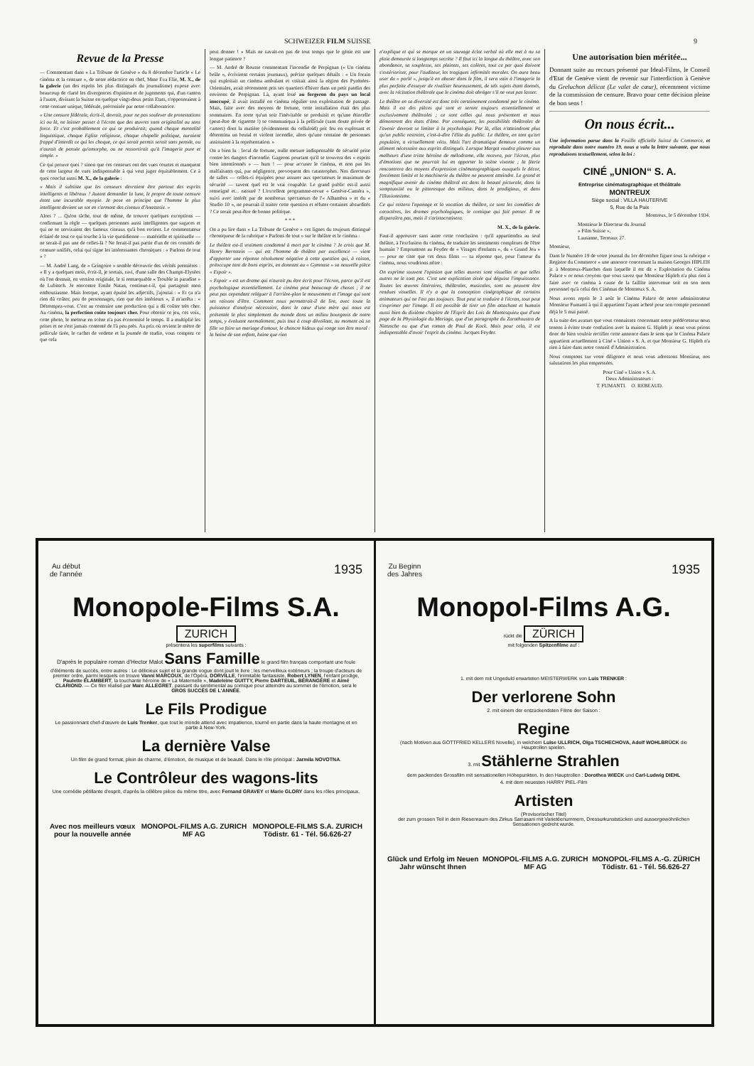SCHWEIZER FILM SUISSE 9
Revue de la Presse
— Commentant dans « La Tribune de Genève » du 8 décembre l'article « Le cinéma et la censure », de notre rédactrice en chef, Mme Eva Elie, M. X., de la galerie (un des esprits les plus distingués du journalisme) expose avec beaucoup de clarté les divergences d'opinion et de jugements qui, d'un canton à l'autre, divisant la Suisse en quelque vingt-deux petits Etats, s'opposeraient à cette censure unique, fédérale, préconisée par notre collaboratrice.
« Une censure fédérale, écrit-il, devrait, pour ne pas soulever de protestations ici ou là, ne laisser passer à l'écran que des œuvres sans originalité ou sans force. Et c'est probablement ce qui se produirait; quand chaque mentalité linguistique, chaque Eglise religieuse, chaque chapelle politique, auraient frappé d'interdit ce qui les choque, ce qui serait permis serait sans pensée, ou n'aurait de pensée qu'amorphe, ou ne ressortirait qu'à l'imagerie pure et simple. »
Ce qui prouve quoi ? sinon que ces censeurs ont des vues courtes et manquent de cette largeur de vues indispensable à qui veut juger équitablement. Ce à quoi conclut aussi M. X., de la galerie :
« Mais il subsiste que les censeurs devraient être partout des esprits intelligents et libéraux ? Autant demander la lune, le propre de toute censure étant une incurable myopie. Je pose en principe que l'homme le plus intelligent devient un sot en s'armant des ciseaux d'Anastasie. »
Alors ? ... Qu'on tâche, tout de même, de trouver quelques exceptions — confirmant la règle — quelques personnes aussi intelligentes que sagaces et qui ne se serviraient des fameux ciseaux qu'à bon escient. Le commentateur éclairé de tout ce qui touche à la vie quotidienne — matérielle et spirituelle — ne serait-il pas une de celles-là ? Ne ferait-il pas partie d'un de ces comités de censure unifiés, celui qui signe les intéressantes chroniques : « Parlons de tout » ?
— M. André Lang, de « Gringoire » semble découvrir des vérités premières : « Il y a quelques mois, écrit-il, je sortais, ravi, d'une salle des Champs-Elysées où l'on donnait, en version originale, le si remarquable « Trouble in paradise » de Lubitsch. Je rencontre Emile Natan, continue-t-il, qui partageait mon enthousiasme. Mais lorsque, ayant épuisé les adjectifs, j'ajoutai : « Et ça n'a rien dû coûter, peu de personnages, rien que des intérieurs », il m'arrêta : « Détrompez-vous. C'est au contraire une production qui a dû coûter très cher. Au cinéma, la perfection coûte toujours cher. Pour obtenir ce jeu, ces voix, cette photo, le metteur en scène n'a pas économisé le temps. Il a multiplié les prises et ne s'est jamais contenté de l'à peu près. Au prix où revient le mètre de pellicule tirée, le cachet de vedette et la journée de studio, vous comptez ce que cela
peut donner ! » Mais ne savait-on pas de tout temps que le génie est une longue patience ?
— M. André de Reusse commentant l'incendie de Perpignan (« Un cinéma brûle », écrivirent certains journaux), précise quelques détails : « Un forain qui exploitait un cinéma ambulant et visitait ainsi la région des Pyrénées-Orientales, avait récemment pris ses quartiers d'hiver dans un petit patelin des environs de Perpignan. Là, ayant loué au forgeron du pays un local inoccupé, il avait installé en cinéma régulier son exploitation de passage. Mais, faite avec des moyens de fortune, cette installation était des plus sommaires. En sorte qu'un soir l'inévitable se produisit et qu'une étincelle (peut-être de cigarette !) se communiqua à la pellicule (sans doute privée de carters) dont la matière (évidemment du celluloïd) prit feu en explosant et détermina un brutal et violent incendie, alors qu'une centaine de personnes assistaient à la représentation. »
On a bien lu : local de fortune, nulle mesure indispensable de sécurité prise contre les dangers d'incendie. Gageons pourtant qu'il se trouvera des « esprits bien intentionnés » — hum ! — pour accuser le cinéma, et non pas les malfaisants qui, par négligence, provoquent des catastrophes. Nos directeurs de salles — celles-ci équipées pour assurer aux spectateurs le maximum de sécurité — savent quel est le vrai coupable. Le grand public est-il aussi renseigné et... rassuré ? L'excellent programme-revue « Genève-Caméra », suivi avec intérêt par de nombreux spectateurs de l'« Alhambra » et du « Studio 10 », ne pourrait-il traiter cette question et réfuter certaines absurdités ? Ce serait peut-être de bonne politique.
* * *
On a pu lire dans « La Tribune de Genève » ces lignes du toujours distingué chroniqueur de la rubrique « Parlons de tout » sur le théâtre et le cinéma :
Le théâtre est-il vraiment condamné à mort par le cinéma ? Je crois que M. Henry Bernstein — qui est l'homme de théâtre par excellence — vient d'apporter une réponse résolument négative à cette question qui, à raison, préoccupe tant de bons esprits, en donnant au « Gymnase » sa nouvelle pièce « Espoir ».
« Espoir » est un drame qui n'aurait pu être écrit pour l'écran, parce qu'il est psychologique essentiellement. Le cinéma peut beaucoup de choses ; il ne peut pas cependant reléguer à l'arrière-plan le mouvement et l'image qui sont ses raisons d'être. Comment nous permettrait-il de lire, avec toute la puissance d'analyse nécessaire, dans le cœur d'une mère qui nous est présentée le plus simplement du monde dans un milieu bourgeois de notre temps, y évoluant normalement, puis tout à coup dévoilant, au moment où sa fille va faire un mariage d'amour, le chancre hideux qui ronge son être moral : la haine de son enfant, haine que rien
n'explique et qui se marque en un sauvage éclat verbal où elle met à nu sa plaie demeurée si longtemps secrète ? Il faut ici la langue du théâtre, avec son abondance, sa souplesse, ses plaintes, ses colères, tout ce par quoi doivent s'extérioriser, pour l'auditeur, les tragiques infirmités morales. On aura beau user du « parlé », jusqu'à en abuser dans le film, il sera vain à l'imagerie la plus parfaite d'essayer de rivaliser heureusement, de tels sujets étant donnés, avec la récitation théâtrale que le cinéma doit abréger s'il ne veut pas lasser.
Le théâtre en sa diversité est donc très certainement condamné par le cinéma. Mais il est des pièces qui sont et seront toujours essentiellement et exclusivement théâtrales ; ce sont celles qui nous présentent et nous démontrent des états d'âme. Par conséquent, les possibilités théâtrales de l'avenir devront se limiter à la psychologie. Par là, elles n'atteindront plus qu'un public restreint, c'est-à-dire l'élite du public. Le théâtre, en tant qu'art populaire, a virtuellement vécu. Mais l'art dramatique demeure comme un aliment nécessaire aux esprits distingués. Lorsque Margot voudra pleurer aux malheurs d'une triste héroïne de mélodrame, elle recevra, par l'écran, plus d'émotions que ne pourrait lui en apporter la scène vivante ; la féerie rencontrera des moyens d'expression cinématographiques auxquels le décor, forcément limité et la machinerie du théâtre ne peuvent atteindre. Le grand et magnifique avenir du cinéma théâtral est dans la beauté picturale, dans la somptuosité ou le pittoresque des milieux, dans le prodigieux, et dans l'illusionnisme.
Ce qui restera l'apanage et la vocation du théâtre, ce sont les comédies de caractères, les drames psychologiques, le comique qui fait penser. Il ne disparaîtra pas, mais il s'aristocratisera.
M. X., de la galerie.
Faut-il approuver sans autre cette conclusion : qu'il appartiendra au seul théâtre, à l'exclusion du cinéma, de traduire les sentiments complexes de l'être humain ? Empruntons au Feyder de « Visages d'enfants », du « Grand Jeu » — pour ne citer que ces deux films — sa réponse que, pour l'amour du cinéma, nous voudrions nôtre :
On exprime souvent l'opinion que telles œuvres sont visuelles et que telles autres ne le sont pas. C'est une explication aisée qui déguise l'impuissance. Toutes les œuvres littéraires, théâtrales, musicales, sont ou peuvent être rendues visuelles. Il n'y a que la conception cinégraphique de certains animateurs qui ne l'est pas toujours. Tout peut se traduire à l'écran, tout peut s'exprimer par l'image. Il est possible de tirer un film attachant et humain aussi bien du dixième chapitre de l'Esprit des Lois de Montesquieu que d'une page de la Physiologie du Mariage, que d'un paragraphe du Zarathoustra de Nietzsche ou que d'un roman de Paul de Kock. Mais pour cela, il est indispensable d'avoir l'esprit du cinéma. Jacques Feyder.
Une autorisation bien méritée...
Donnant suite au recours présenté par Ideal-Films, le Conseil d'Etat de Genève vient de revenir sur l'interdiction à Genève du Greluchon délicat (Le valet de cœur), récemment victime de la commission de censure. Bravo pour cette décision pleine de bon sens !
On nous écrit...
Une information parue dans la Feuille officielle Suisse du Commerce, et reproduite dans notre numéro 19, nous a valu la lettre suivante, que nous reproduisons textuellement, selon la loi :
CINÉ „UNION“ S. A.
Entreprise cinématographique et théâtrale
MONTREUX
Siège social : VILLA HAUTERIVE
5, Rue de la Paix
Montreux, le 5 décembre 1934.
Monsieur le Directeur du Journal
« Film Suisse »,
Lausanne, Terreaux 27.
Monsieur,
Dans le Numéro 19 de votre journal du 1er décembre figure sous la rubrique « Registre du Commerce » une annonce concernant la maison Georges HIPLEH jr. à Montreux-Planches dans laquelle il est dit « Exploitation du Cinéma Palace » or nous croyons que vous savez que Monsieur Hipleh n'a plus rien à faire avec ce cinéma à cause de la faillite intervenue soit en son nom personnel qu'à celui des Cinémas de Montreux S. A.
Nous avons repris le 3 août le Cinéma Palace de notre administrateur Monsieur Fumanti à qui il appartient l'ayant acheté pour son compte personnel déjà le 5 mai passé.
A la suite des avatars que vous connaissez concernant notre prédécesseur nous tenons à éviter toute confusion avec la maison G. Hipleh jr. nous vous prions donc de bien vouloir rectifier cette annonce dans le sens que le Cinéma Palace appartient actuellement à Ciné « Union » S. A. et que Monsieur G. Hipleh n'a rien à faire dans notre conseil d'Administration.
Nous comptons sur votre diligence et nous vous adressons Monsieur, nos salutations les plus empressées.
Pour Ciné « Union » S. A.
Deux Administrateurs :
T. FUMANTI. O. REBEAUD.
Au début
de l'année 1935
Monopole-Films S.A.
ZURICH
présentera les superfilms suivants :
D'après le populaire roman d'Hector Malot Sans Famille le grand film français comportant une foule d'éléments de succès, entre autres : Le délicieux sujet et la grande vogue dont jouit le livre ; les merveilleux extérieurs ; la troupe d'acteurs de premier ordre, parmi lesquels on trouve Vanni MARCOUX, de l'Opéra, DORVILLE, l'inimitable fantaisiste, Robert LYNEN, l'enfant prodige, Paulette ÉLAMBERT, la touchante héroïne de « La Maternelle », Madeleine GUITTY, Pierre DARTEUIL, BÉRANGÈRE et Aimé CLARIOND. — Ce film réalisé par Marc ALLEGRET, passant du sentimental au comique pour atteindre au sommet de l'émotion, sera le GROS SUCCÈS DE L'ANNÉE.
Le Fils Prodigue
Le passionnant chef-d'œuvre de Luis Trenker, que tout le monde attend avec impatience, tourné en partie dans la haute montagne et en partie à New-York.
La dernière Valse
Un film de grand format, plein de charme, d'émotion, de musique et de beauté. Dans le rôle principal : Jarmila NOVOTNA.
Le Contrôleur des wagons-lits
Une comédie pétillante d'esprit, d'après la célèbre pièce du même titre, avec Fernand GRAVEY et Marie GLORY dans les rôles principaux.
Avec nos meilleurs vœux
pour la nouvelle année MONOPOL-FILMS A.G. ZURICH
MF AG MONOPOLE-FILMS S.A. ZURICH
Tödistr. 61 - Tél. 56.626-27
Zu Beginn
des Jahres 1935
Monopol-Films A.G.
rückt die ZÜRICH
mit folgenden Spitzenfilme auf :
1. mit dem mit Ungeduld erwarteten MEISTERWERK von Luis TRENKER :
Der verlorene Sohn
2. mit einem der entzückendsten Filme der Saison :
Regine
(nach Motiven aus GOTTFRIED KELLERS Novelle), in welchem Luise ULLRICH, Olga TSCHECHOVA, Adolf WOHLBRÜCK die Hauptrollen spielen.
3. mit Stählerne Strahlen
dem packenden Grossfilm mit sensationellen Höhepunkten. In den Hauptrollen : Dorothea WIECK und Carl-Ludwig DIEHL
4. mit dem neuesten HARRY PIEL-Film
Artisten
(Provisorischer Titel)
der zum grossen Teil in dem Riesenraum des Zirkus Sarrasani mit Varietéenummern, Dressurkunststücken und aussergewöhnlichen Sensationen gedreht wurde.
Glück und Erfolg im Neuen
Jahr wünscht Ihnen MONOPOL-FILMS A.G. ZURICH
MF AG MONOPOL-FILMS A.-G. ZÜRICH
Tödistr. 61 - Tél. 56.626-27